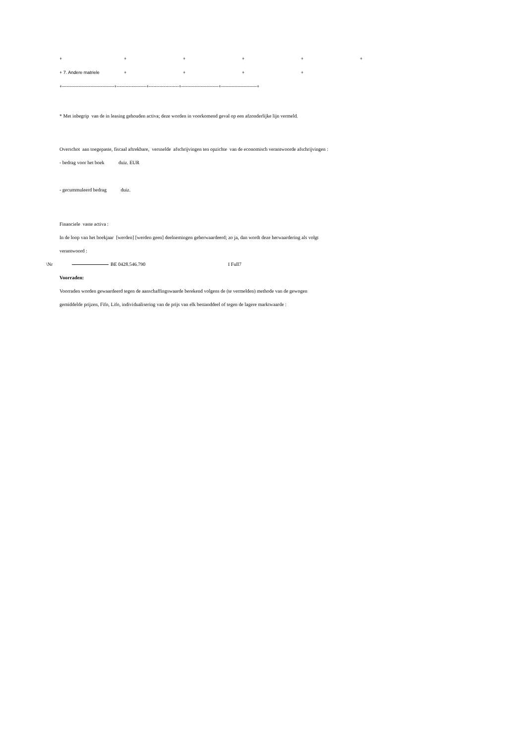| + | + | + | + | + | + |
| + 7. Andere matriele | + | + | + | + | |
| +-----------------------------------+--------------------+--------------------+-------------------------+------------------------+ | | | | | |
* Met inbegrip van de in leasing gehouden activa; deze worden in voorkomend geval op een afzonderlijke lijn vermeld.
Overschot aan toegepaste, fiscaal aftrekbare, versnelde afschrijvingen ten opzichte van de economisch verantwoorde afschrijvingen :
- bedrag voor het boek duiz. EUR
- gecummuleerd bedrag duiz.
Financiele vaste activa :
In de loop van het boekjaar [werden] [werden geen] deelnemingen geherwaardeerd; zo ja, dan wordt deze herwaardering als volgt
verantwoord :
\Nr BE 0428.546.790 I Full7
Voorraden:
Voorraden worden gewaardeerd tegen de aanschaffingswaarde berekend volgens de (te vermelden) methode van de gewogen
gemiddelde prijzen, Fifo, Lifo, individualisering van de prijs van elk bestanddeel of tegen de lagere marktwaarde :